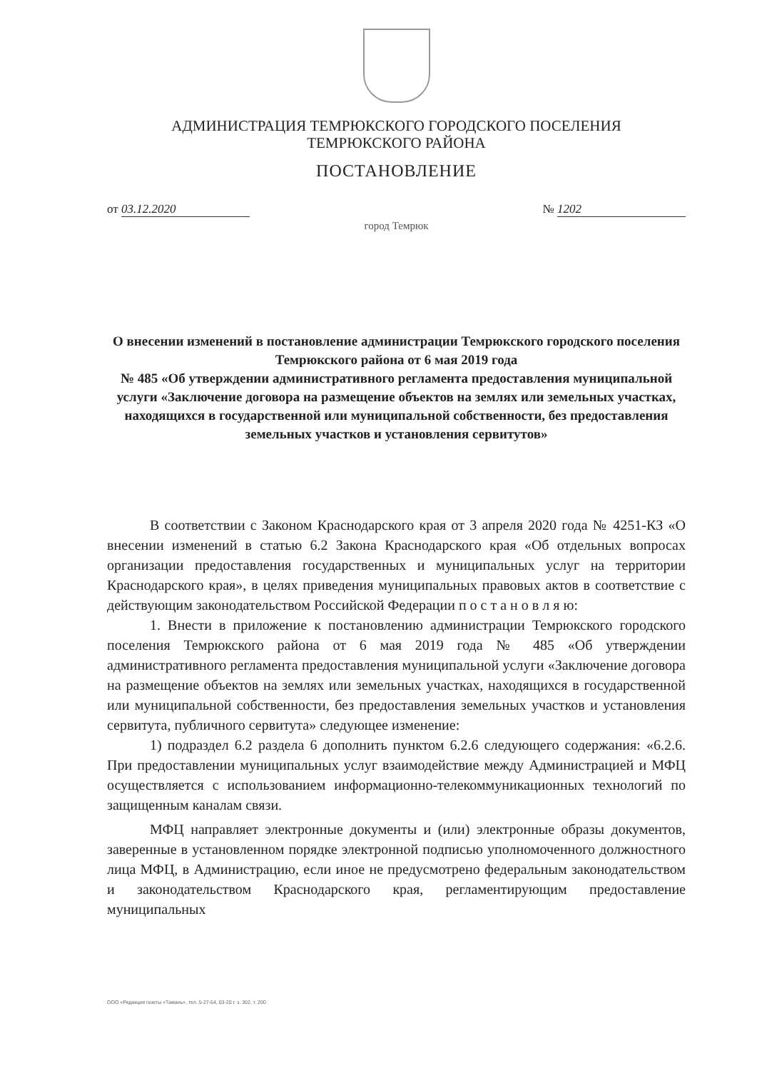АДМИНИСТРАЦИЯ ТЕМРЮКСКОГО ГОРОДСКОГО ПОСЕЛЕНИЯ
ТЕМРЮКСКОГО РАЙОНА
ПОСТАНОВЛЕНИЕ
от 03.12.2020 № 1202
город Темрюк
О внесении изменений в постановление администрации Темрюкского городского поселения Темрюкского района от 6 мая 2019 года
№ 485 «Об утверждении административного регламента предоставления муниципальной услуги «Заключение договора на размещение объектов на землях или земельных участках, находящихся в государственной или муниципальной собственности, без предоставления земельных участков и установления сервитутов»
В соответствии с Законом Краснодарского края от 3 апреля 2020 года № 4251-КЗ «О внесении изменений в статью 6.2 Закона Краснодарского края «Об отдельных вопросах организации предоставления государственных и муниципальных услуг на территории Краснодарского края», в целях приведения муниципальных правовых актов в соответствие с действующим законодательством Российской Федерации п о с т а н о в л я ю:
1. Внести в приложение к постановлению администрации Темрюкского городского поселения Темрюкского района от 6 мая 2019 года № 485 «Об утверждении административного регламента предоставления муниципальной услуги «Заключение договора на размещение объектов на землях или земельных участках, находящихся в государственной или муниципальной собственности, без предоставления земельных участков и установления сервитута, публичного сервитута» следующее изменение:
1) подраздел 6.2 раздела 6 дополнить пунктом 6.2.6 следующего содержания: «6.2.6. При предоставлении муниципальных услуг взаимодействие между Администрацией и МФЦ осуществляется с использованием информационно-телекоммуникационных технологий по защищенным каналам связи.
МФЦ направляет электронные документы и (или) электронные образы документов, заверенные в установленном порядке электронной подписью уполномоченного должностного лица МФЦ, в Администрацию, если иное не предусмотрено федеральным законодательством и законодательством Краснодарского края, регламентирующим предоставление муниципальных
ООО «Редакция газеты «Тамань», тел. 5-27-54, 03-20 г. з. 302, т. 200